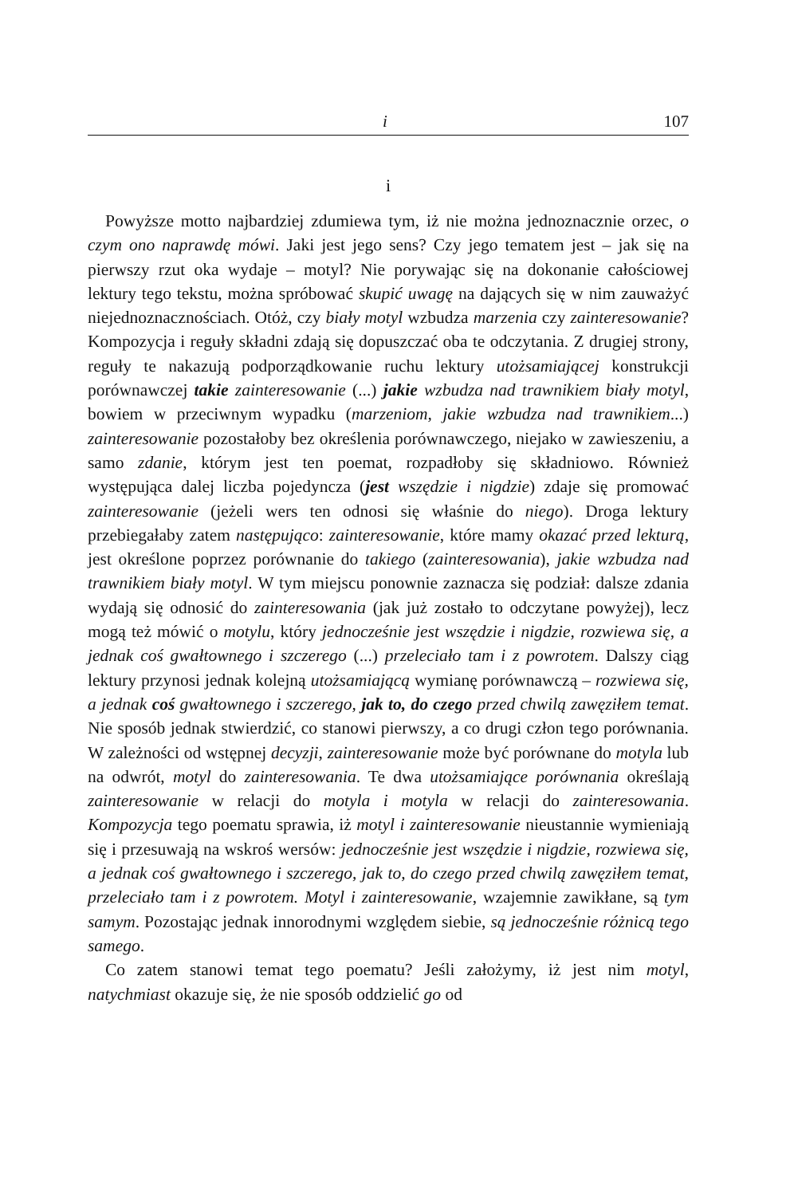i 107
i
Powyższe motto najbardziej zdumiewa tym, iż nie można jednoznacznie orzec, o czym ono naprawdę mówi. Jaki jest jego sens? Czy jego tematem jest – jak się na pierwszy rzut oka wydaje – motyl? Nie porywając się na dokonanie całościowej lektury tego tekstu, można spróbować skupić uwagę na dających się w nim zauważyć niejednoznacznościach. Otóż, czy biały motyl wzbudza marzenia czy zainteresowanie? Kompozycja i reguły składni zdają się dopuszczać oba te odczytania. Z drugiej strony, reguły te nakazują podporządkowanie ruchu lektury utożsamiającej konstrukcji porównawczej takie zainteresowanie (...) jakie wzbudza nad trawnikiem biały motyl, bowiem w przeciwnym wypadku (marzeniom, jakie wzbudza nad trawnikiem...) zainteresowanie pozostałoby bez określenia porównawczego, niejako w zawieszeniu, a samo zdanie, którym jest ten poemat, rozpadłoby się składniowo. Również występująca dalej liczba pojedyncza (jest wszędzie i nigdzie) zdaje się promować zainteresowanie (jeżeli wers ten odnosi się właśnie do niego). Droga lektury przebiegałaby zatem następująco: zainteresowanie, które mamy okazać przed lekturą, jest określone poprzez porównanie do takiego (zainteresowania), jakie wzbudza nad trawnikiem biały motyl. W tym miejscu ponownie zaznacza się podział: dalsze zdania wydają się odnosić do zainteresowania (jak już zostało to odczytane powyżej), lecz mogą też mówić o motylu, który jednocześnie jest wszędzie i nigdzie, rozwiewa się, a jednak coś gwałtownego i szczerego (...) przeleciało tam i z powrotem. Dalszy ciąg lektury przynosi jednak kolejną utożsamiającą wymianę porównawczą – rozwiewa się, a jednak coś gwałtownego i szczerego, jak to, do czego przed chwilą zawęziłem temat. Nie sposób jednak stwierdzić, co stanowi pierwszy, a co drugi człon tego porównania. W zależności od wstępnej decyzji, zainteresowanie może być porównane do motyla lub na odwrót, motyl do zainteresowania. Te dwa utożsamiające porównania określają zainteresowanie w relacji do motyla i motyla w relacji do zainteresowania. Kompozycja tego poematu sprawia, iż motyl i zainteresowanie nieustannie wymieniają się i przesuwają na wskroś wersów: jednocześnie jest wszędzie i nigdzie, rozwiewa się, a jednak coś gwałtownego i szczerego, jak to, do czego przed chwilą zawęziłem temat, przeleciało tam i z powrotem. Motyl i zainteresowanie, wzajemnie zawikłane, są tym samym. Pozostając jednak innorodnymi względem siebie, są jednocześnie różnicą tego samego.
Co zatem stanowi temat tego poematu? Jeśli założymy, iż jest nim motyl, natychmiast okazuje się, że nie sposób oddzielić go od